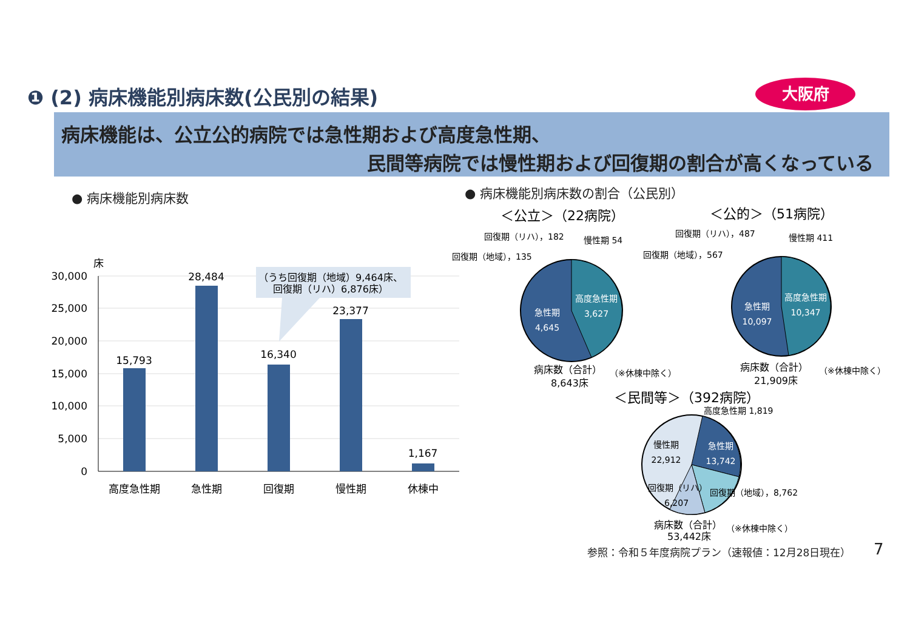❶ (2) 病床機能別病床数(公民別の結果)
大阪府
病床機能は、公立公的病院では急性期および高度急性期、
民間等病院では慢性期および回復期の割合が高くなっている
● 病床機能別病床数 ● 病床機能別病床数の割合（公民別）
床
30,000
25,000
20,000
15,000
10,000
5,000
0
15,793
28,484
16,340
23,377
1,167
高度急性期
急性期
回復期
慢性期
休棟中
（うち回復期（地域）9,464床、
回復期（リハ）6,876床）
＜公立＞（22病院）
回復期（リハ），182
慢性期 54
回復期（地域），135
高度急性期
3,627
急性期
4,645
病床数（合計）
（※休棟中除く）
8,643床
＜公的＞（51病院）
回復期（リハ），487
慢性期 411
回復期（地域），567
高度急性期
10,347
急性期
10,097
病床数（合計）
（※休棟中除く）
21,909床
＜民間等＞（392病院）
高度急性期 1,819
慢性期
22,912
急性期
13,742
回復期（リハ）
6,207
回復期（地域），8,762
病床数（合計）
（※休棟中除く）
53,442床
参照：令和５年度病院プラン（速報値：12月28日現在）
7